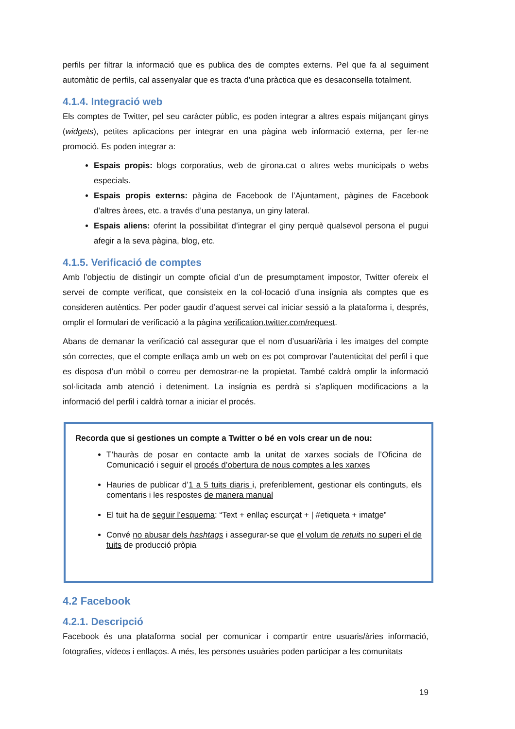perfils per filtrar la informació que es publica des de comptes externs. Pel que fa al seguiment automàtic de perfils, cal assenyalar que es tracta d’una pràctica que es desaconsella totalment.
4.1.4. Integració web
Els comptes de Twitter, pel seu caràcter públic, es poden integrar a altres espais mitjançant ginys (widgets), petites aplicacions per integrar en una pàgina web informació externa, per fer-ne promoció. Es poden integrar a:
Espais propis: blogs corporatius, web de girona.cat o altres webs municipals o webs especials.
Espais propis externs: pàgina de Facebook de l’Ajuntament, pàgines de Facebook d’altres àrees, etc. a través d’una pestanya, un giny lateral.
Espais aliens: oferint la possibilitat d’integrar el giny perquè qualsevol persona el pugui afegir a la seva pàgina, blog, etc.
4.1.5. Verificació de comptes
Amb l’objectiu de distingir un compte oficial d’un de presumptament impostor, Twitter ofereix el servei de compte verificat, que consisteix en la col·locació d’una insígnia als comptes que es consideren autèntics. Per poder gaudir d’aquest servei cal iniciar sessió a la plataforma i, després, omplir el formulari de verificació a la pàgina verification.twitter.com/request.
Abans de demanar la verificació cal assegurar que el nom d’usuari/ària i les imatges del compte són correctes, que el compte enllaça amb un web on es pot comprovar l’autenticitat del perfil i que es disposa d’un mòbil o correu per demostrar-ne la propietat. També caldrà omplir la informació sol·licitada amb atenció i deteniment. La insígnia es perdrà si s’apliquen modificacions a la informació del perfil i caldrà tornar a iniciar el procés.
Recorda que si gestiones un compte a Twitter o bé en vols crear un de nou:
T’hauràs de posar en contacte amb la unitat de xarxes socials de l’Oficina de Comunicació i seguir el procés d’obertura de nous comptes a les xarxes
Hauries de publicar d’1 a 5 tuits diaris i, preferiblement, gestionar els continguts, els comentaris i les respostes de manera manual
El tuit ha de seguir l’esquema: “Text + enllaç escurçat + | #etiqueta + imatge”
Convé no abusar dels hashtags i assegurar-se que el volum de retuits no superi el de tuits de producció pròpia
4.2 Facebook
4.2.1. Descripció
Facebook és una plataforma social per comunicar i compartir entre usuaris/àries informació, fotografies, vídeos i enllaços. A més, les persones usuàries poden participar a les comunitats
19